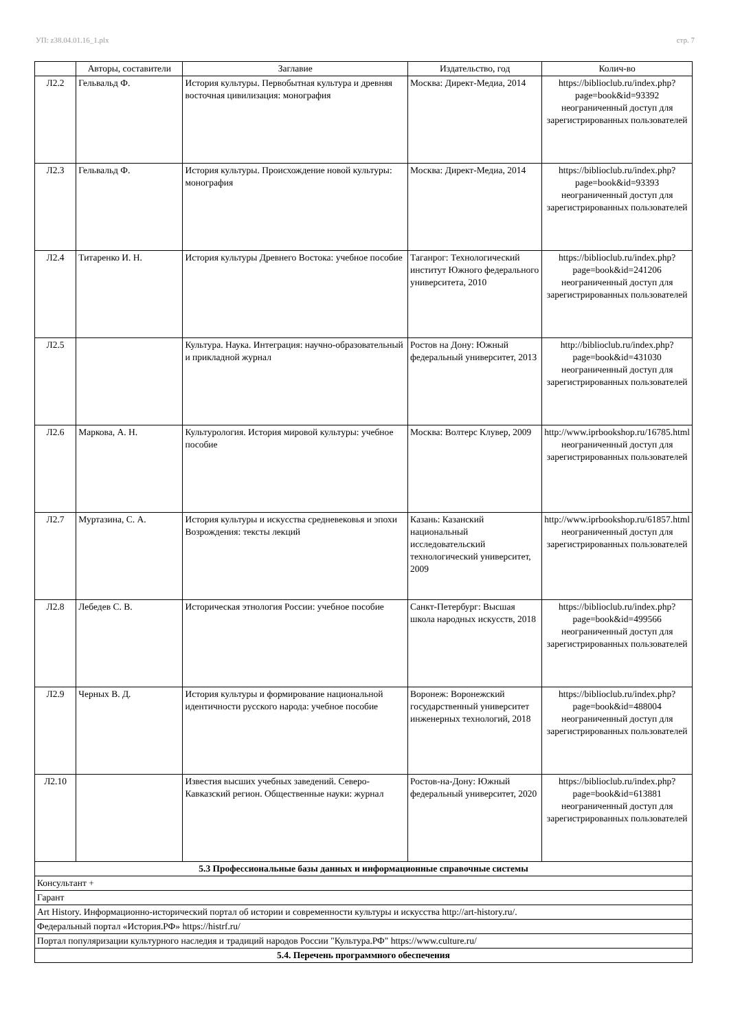УП: z38.04.01.16_1.plx стр. 7
| | Авторы, составители | Заглавие | Издательство, год | Колич-во |
| --- | --- | --- | --- | --- |
| Л2.2 | Гельвальд Ф. | История культуры. Первобытная культура и древняя восточная цивилизация: монография | Москва: Директ-Медиа, 2014 | https://biblioclub.ru/index.php? page=book&id=93392 неограниченный доступ для зарегистрированных пользователей |
| Л2.3 | Гельвальд Ф. | История культуры. Происхождение новой культуры: монография | Москва: Директ-Медиа, 2014 | https://biblioclub.ru/index.php? page=book&id=93393 неограниченный доступ для зарегистрированных пользователей |
| Л2.4 | Титаренко И. Н. | История культуры Древнего Востока: учебное пособие | Таганрог: Технологический институт Южного федерального университета, 2010 | https://biblioclub.ru/index.php? page=book&id=241206 неограниченный доступ для зарегистрированных пользователей |
| Л2.5 | | Культура. Наука. Интеграция: научно-образовательный и прикладной журнал | Ростов на Дону: Южный федеральный университет, 2013 | http://biblioclub.ru/index.php? page=book&id=431030 неограниченный доступ для зарегистрированных пользователей |
| Л2.6 | Маркова, А. Н. | Культурология. История мировой культуры: учебное пособие | Москва: Волтерс Клувер, 2009 | http://www.iprbookshop.ru/16785.html неограниченный доступ для зарегистрированных пользователей |
| Л2.7 | Муртазина, С. А. | История культуры и искусства средневековья и эпохи Возрождения: тексты лекций | Казань: Казанский национальный исследовательский технологический университет, 2009 | http://www.iprbookshop.ru/61857.html неограниченный доступ для зарегистрированных пользователей |
| Л2.8 | Лебедев С. В. | Историческая этнология России: учебное пособие | Санкт-Петербург: Высшая школа народных искусств, 2018 | https://biblioclub.ru/index.php? page=book&id=499566 неограниченный доступ для зарегистрированных пользователей |
| Л2.9 | Черных В. Д. | История культуры и формирование национальной идентичности русского народа: учебное пособие | Воронеж: Воронежский государственный университет инженерных технологий, 2018 | https://biblioclub.ru/index.php? page=book&id=488004 неограниченный доступ для зарегистрированных пользователей |
| Л2.10 | | Известия высших учебных заведений. Северо-Кавказский регион. Общественные науки: журнал | Ростов-на-Дону: Южный федеральный университет, 2020 | https://biblioclub.ru/index.php? page=book&id=613881 неограниченный доступ для зарегистрированных пользователей |
| 5.3 Профессиональные базы данных и информационные справочные системы | | | | |
| Консультант + | | | | |
| Гарант | | | | |
| Art History. Информационно-исторический портал об истории и современности культуры и искусства http://art-history.ru/. | | | | |
| Федеральный портал «История.РФ» https://histrf.ru/ | | | | |
| Портал популяризации культурного наследия и традиций народов России "Культура.РФ" https://www.culture.ru/ | | | | |
| 5.4. Перечень программного обеспечения | | | | |